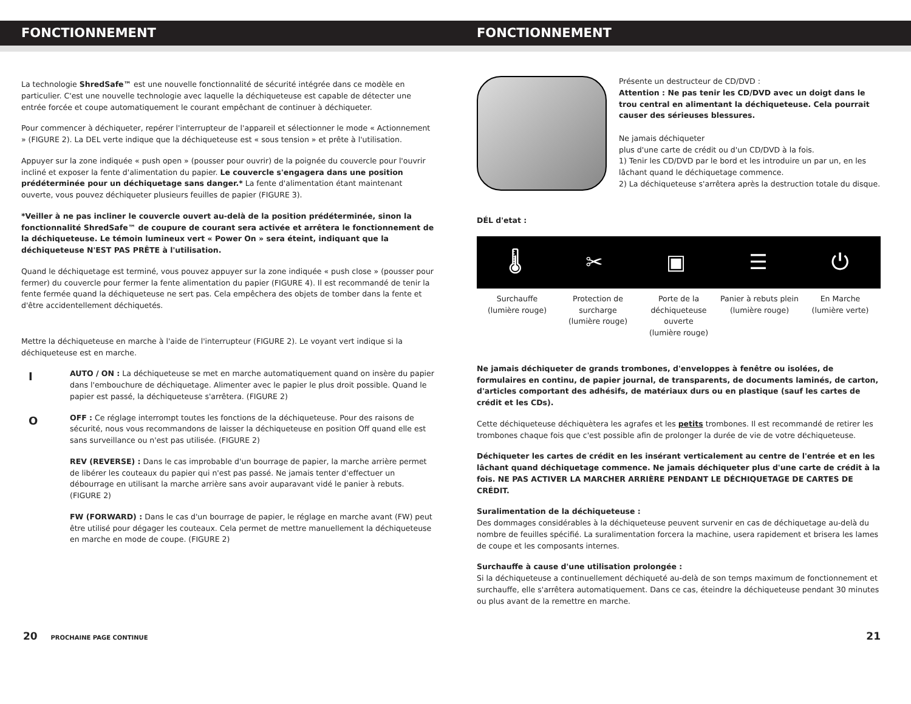FONCTIONNEMENT FONCTIONNEMENT
La technologie ShredSafe™ est une nouvelle fonctionnalité de sécurité intégrée dans ce modèle en particulier. C'est une nouvelle technologie avec laquelle la déchiqueteuse est capable de détecter une entrée forcée et coupe automatiquement le courant empêchant de continuer à déchiqueter.
Pour commencer à déchiqueter, repérer l'interrupteur de l'appareil et sélectionner le mode « Actionnement » (FIGURE 2). La DEL verte indique que la déchiqueteuse est « sous tension » et prête à l'utilisation.
Appuyer sur la zone indiquée « push open » (pousser pour ouvrir) de la poignée du couvercle pour l'ouvrir incliné et exposer la fente d'alimentation du papier. Le couvercle s'engagera dans une position prédéterminée pour un déchiquetage sans danger.* La fente d'alimentation étant maintenant ouverte, vous pouvez déchiqueter plusieurs feuilles de papier (FIGURE 3).
*Veiller à ne pas incliner le couvercle ouvert au-delà de la position prédéterminée, sinon la fonctionnalité ShredSafe™ de coupure de courant sera activée et arrêtera le fonctionnement de la déchiqueteuse. Le témoin lumineux vert « Power On » sera éteint, indiquant que la déchiqueteuse N'EST PAS PRÊTE à l'utilisation.
Quand le déchiquetage est terminé, vous pouvez appuyer sur la zone indiquée « push close » (pousser pour fermer) du couvercle pour fermer la fente alimentation du papier (FIGURE 4). Il est recommandé de tenir la fente fermée quand la déchiqueteuse ne sert pas. Cela empêchera des objets de tomber dans la fente et d'être accidentellement déchiquetés.
Mettre la déchiqueteuse en marche à l'aide de l'interrupteur (FIGURE 2). Le voyant vert indique si la déchiqueteuse est en marche.
I
AUTO / ON : La déchiqueteuse se met en marche automatiquement quand on insère du papier dans l'embouchure de déchiquetage. Alimenter avec le papier le plus droit possible. Quand le papier est passé, la déchiqueteuse s'arrêtera. (FIGURE 2)
O
OFF : Ce réglage interrompt toutes les fonctions de la déchiqueteuse. Pour des raisons de sécurité, nous vous recommandons de laisser la déchiqueteuse en position Off quand elle est sans surveillance ou n'est pas utilisée. (FIGURE 2)
REV (REVERSE) : Dans le cas improbable d'un bourrage de papier, la marche arrière permet de libérer les couteaux du papier qui n'est pas passé. Ne jamais tenter d'effectuer un débourrage en utilisant la marche arrière sans avoir auparavant vidé le panier à rebuts. (FIGURE 2)
FW (FORWARD) : Dans le cas d'un bourrage de papier, le réglage en marche avant (FW) peut être utilisé pour dégager les couteaux. Cela permet de mettre manuellement la déchiqueteuse en marche en mode de coupe. (FIGURE 2)
Présente un destructeur de CD/DVD :
Attention : Ne pas tenir les CD/DVD avec un doigt dans le trou central en alimentant la déchiqueteuse. Cela pourrait causer des sérieuses blessures.
Ne jamais déchiqueter
plus d'une carte de crédit ou d'un CD/DVD à la fois.
1) Tenir les CD/DVD par le bord et les introduire un par un, en les lâchant quand le déchiquetage commence.
2) La déchiqueteuse s'arrêtera après la destruction totale du disque.
DÉL d'etat :
🌡 ✂ ▣ ☰ ⏻
Surchauffe
(lumière rouge)
Protection de surcharge
(lumière rouge)
Porte de la déchiqueteuse ouverte
(lumière rouge)
Panier à rebuts plein
(lumière rouge)
En Marche
(lumière verte)
Ne jamais déchiqueter de grands trombones, d'enveloppes à fenêtre ou isolées, de formulaires en continu, de papier journal, de transparents, de documents laminés, de carton, d'articles comportant des adhésifs, de matériaux durs ou en plastique (sauf les cartes de crédit et les CDs).
Cette déchiqueteuse déchiquètera les agrafes et les petits trombones. Il est recommandé de retirer les trombones chaque fois que c'est possible afin de prolonger la durée de vie de votre déchiqueteuse.
Déchiqueter les cartes de crédit en les insérant verticalement au centre de l'entrée et en les lâchant quand déchiquetage commence. Ne jamais déchiqueter plus d'une carte de crédit à la fois. NE PAS ACTIVER LA MARCHER ARRIÈRE PENDANT LE DÉCHIQUETAGE DE CARTES DE CRÉDIT.
Suralimentation de la déchiqueteuse :
Des dommages considérables à la déchiqueteuse peuvent survenir en cas de déchiquetage au-delà du nombre de feuilles spécifié. La suralimentation forcera la machine, usera rapidement et brisera les lames de coupe et les composants internes.
Surchauffe à cause d'une utilisation prolongée :
Si la déchiqueteuse a continuellement déchiqueté au-delà de son temps maximum de fonctionnement et surchauffe, elle s'arrêtera automatiquement. Dans ce cas, éteindre la déchiqueteuse pendant 30 minutes ou plus avant de la remettre en marche.
20 PROCHAINE PAGE CONTINUE
21